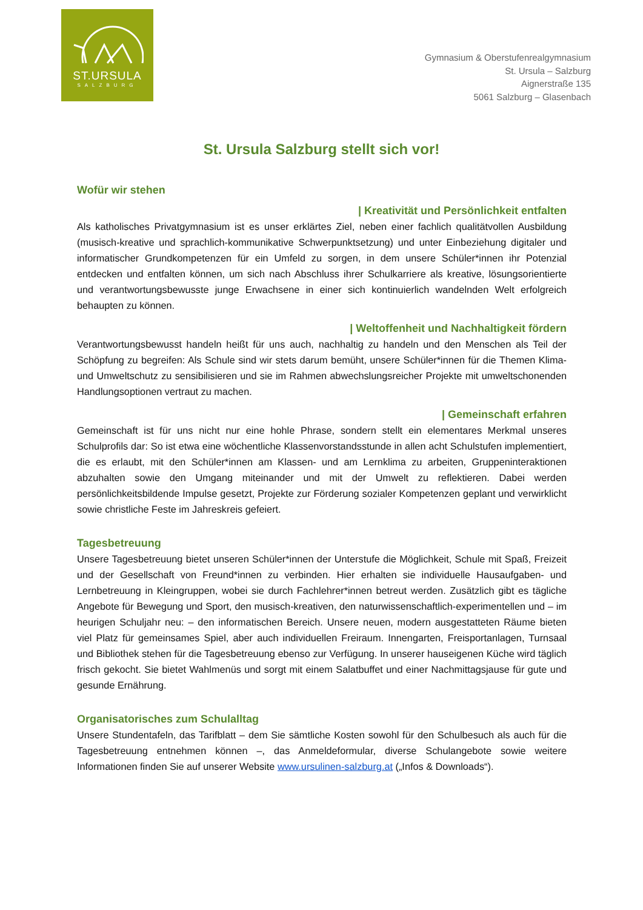ST.URSULA
SALZBURG
Gymnasium & Oberstufenrealgymnasium
St. Ursula – Salzburg
Aignerstraße 135
5061 Salzburg – Glasenbach
St. Ursula Salzburg stellt sich vor!
Wofür wir stehen
| Kreativität und Persönlichkeit entfalten
Als katholisches Privatgymnasium ist es unser erklärtes Ziel, neben einer fachlich qualitätvollen Ausbildung (musisch-kreative und sprachlich-kommunikative Schwerpunktsetzung) und unter Einbeziehung digitaler und informatischer Grundkompetenzen für ein Umfeld zu sorgen, in dem unsere Schüler*innen ihr Potenzial entdecken und entfalten können, um sich nach Abschluss ihrer Schulkarriere als kreative, lösungsorientierte und verantwortungsbewusste junge Erwachsene in einer sich kontinuierlich wandelnden Welt erfolgreich behaupten zu können.
| Weltoffenheit und Nachhaltigkeit fördern
Verantwortungsbewusst handeln heißt für uns auch, nachhaltig zu handeln und den Menschen als Teil der Schöpfung zu begreifen: Als Schule sind wir stets darum bemüht, unsere Schüler*innen für die Themen Klima- und Umweltschutz zu sensibilisieren und sie im Rahmen abwechslungsreicher Projekte mit umweltschonenden Handlungsoptionen vertraut zu machen.
| Gemeinschaft erfahren
Gemeinschaft ist für uns nicht nur eine hohle Phrase, sondern stellt ein elementares Merkmal unseres Schulprofils dar: So ist etwa eine wöchentliche Klassenvorstandsstunde in allen acht Schulstufen implementiert, die es erlaubt, mit den Schüler*innen am Klassen- und am Lernklima zu arbeiten, Gruppeninteraktionen abzuhalten sowie den Umgang miteinander und mit der Umwelt zu reflektieren. Dabei werden persönlichkeitsbildende Impulse gesetzt, Projekte zur Förderung sozialer Kompetenzen geplant und verwirklicht sowie christliche Feste im Jahreskreis gefeiert.
Tagesbetreuung
Unsere Tagesbetreuung bietet unseren Schüler*innen der Unterstufe die Möglichkeit, Schule mit Spaß, Freizeit und der Gesellschaft von Freund*innen zu verbinden. Hier erhalten sie individuelle Hausaufgaben- und Lernbetreuung in Kleingruppen, wobei sie durch Fachlehrer*innen betreut werden. Zusätzlich gibt es tägliche Angebote für Bewegung und Sport, den musisch-kreativen, den naturwissenschaftlich-experimentellen und – im heurigen Schuljahr neu: – den informatischen Bereich. Unsere neuen, modern ausgestatteten Räume bieten viel Platz für gemeinsames Spiel, aber auch individuellen Freiraum. Innengarten, Freisportanlagen, Turnsaal und Bibliothek stehen für die Tagesbetreuung ebenso zur Verfügung. In unserer hauseigenen Küche wird täglich frisch gekocht. Sie bietet Wahlmenüs und sorgt mit einem Salatbuffet und einer Nachmittagsjause für gute und gesunde Ernährung.
Organisatorisches zum Schulalltag
Unsere Stundentafeln, das Tarifblatt – dem Sie sämtliche Kosten sowohl für den Schulbesuch als auch für die Tagesbetreuung entnehmen können –, das Anmeldeformular, diverse Schulangebote sowie weitere Informationen finden Sie auf unserer Website www.ursulinen-salzburg.at („Infos & Downloads“).